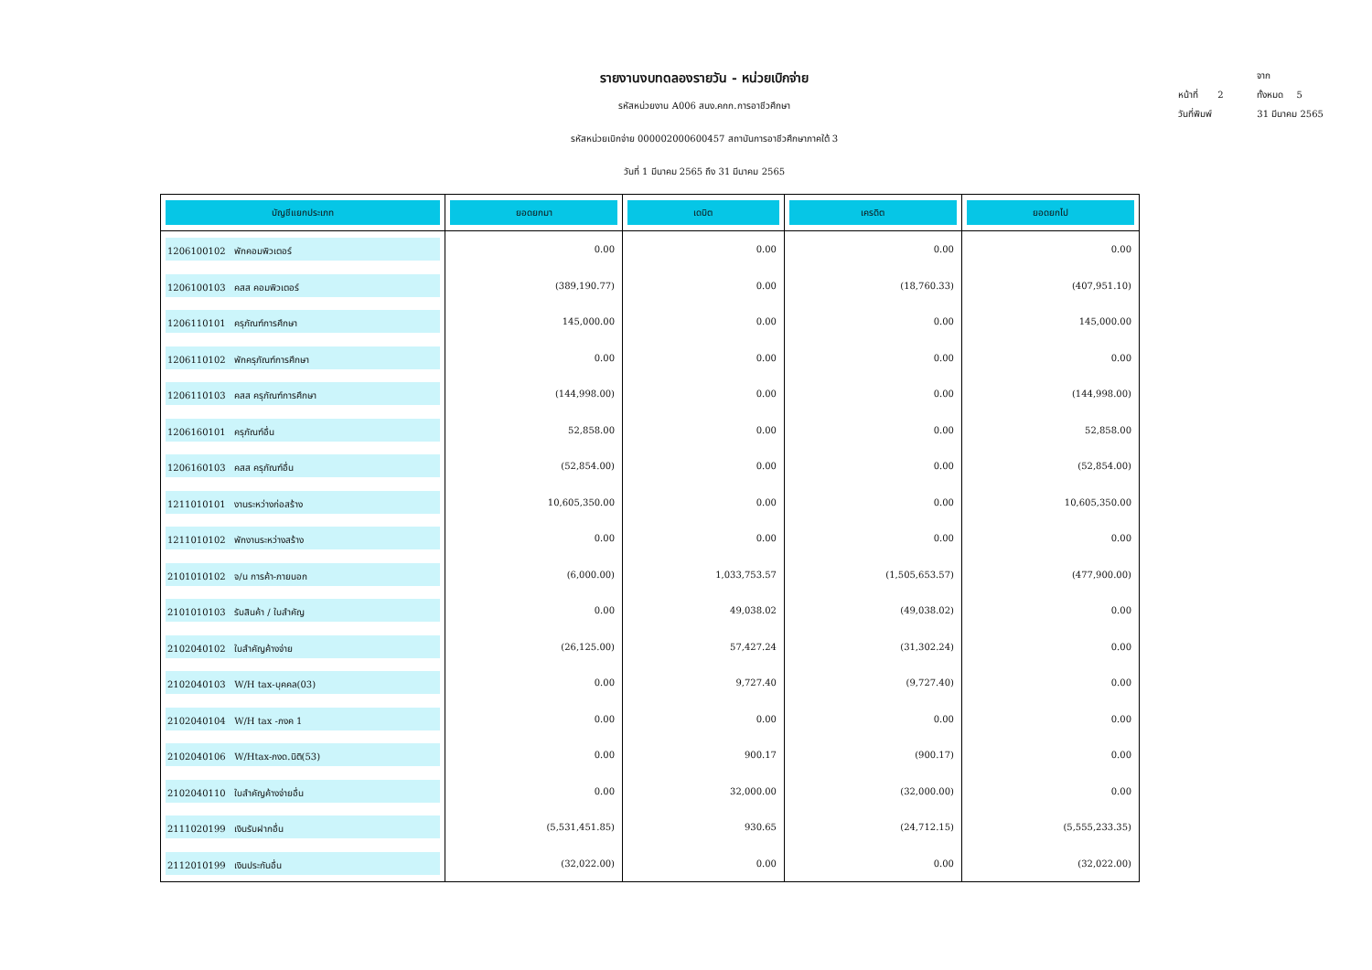รายงานงบทดลองรายวัน - หน่วยเบิกจ่าย
รหัสหน่วยงาน A006 สนง.คกก.การอาชีวศึกษา
รหัสหน่วยเบิกจ่าย 000002000600457 สถาบันการอาชีวศึกษาภาคใต้ 3
วันที่ 1 มีนาคม 2565 ถึง 31 มีนาคม 2565
หน้าที่ 2 จากทั้งหมด 5
วันที่พิมพ์ 31 มีนาคม 2565
| บัญชีแยกประเภท | ยอดยกมา | เดบิต | เครดิต | ยอดยกไป |
| --- | --- | --- | --- | --- |
| 1206100102 พักคอมพิวเตอร์ | 0.00 | 0.00 | 0.00 | 0.00 |
| 1206100103 คสส คอมพิวเตอร์ | (389,190.77) | 0.00 | (18,760.33) | (407,951.10) |
| 1206110101 ครุภัณฑ์การศึกษา | 145,000.00 | 0.00 | 0.00 | 145,000.00 |
| 1206110102 พักครุภัณฑ์การศึกษา | 0.00 | 0.00 | 0.00 | 0.00 |
| 1206110103 คสส ครุภัณฑ์การศึกษา | (144,998.00) | 0.00 | 0.00 | (144,998.00) |
| 1206160101 ครุภัณฑ์อื่น | 52,858.00 | 0.00 | 0.00 | 52,858.00 |
| 1206160103 คสส ครุภัณฑ์อื่น | (52,854.00) | 0.00 | 0.00 | (52,854.00) |
| 1211010101 งานระหว่างก่อสร้าง | 10,605,350.00 | 0.00 | 0.00 | 10,605,350.00 |
| 1211010102 พักงานระหว่างสร้าง | 0.00 | 0.00 | 0.00 | 0.00 |
| 2101010102 จ/น การค้า-ภายนอก | (6,000.00) | 1,033,753.57 | (1,505,653.57) | (477,900.00) |
| 2101010103 รับสินค้า / ใบสำคัญ | 0.00 | 49,038.02 | (49,038.02) | 0.00 |
| 2102040102 ใบสำคัญค้างจ่าย | (26,125.00) | 57,427.24 | (31,302.24) | 0.00 |
| 2102040103 W/H tax-บุคคล(03) | 0.00 | 9,727.40 | (9,727.40) | 0.00 |
| 2102040104 W/H tax -ภงค 1 | 0.00 | 0.00 | 0.00 | 0.00 |
| 2102040106 W/Htax-ภงด.นิติ(53) | 0.00 | 900.17 | (900.17) | 0.00 |
| 2102040110 ใบสำคัญค้างจ่ายอื่น | 0.00 | 32,000.00 | (32,000.00) | 0.00 |
| 2111020199 เงินรับฝากอื่น | (5,531,451.85) | 930.65 | (24,712.15) | (5,555,233.35) |
| 2112010199 เงินประกันอื่น | (32,022.00) | 0.00 | 0.00 | (32,022.00) |